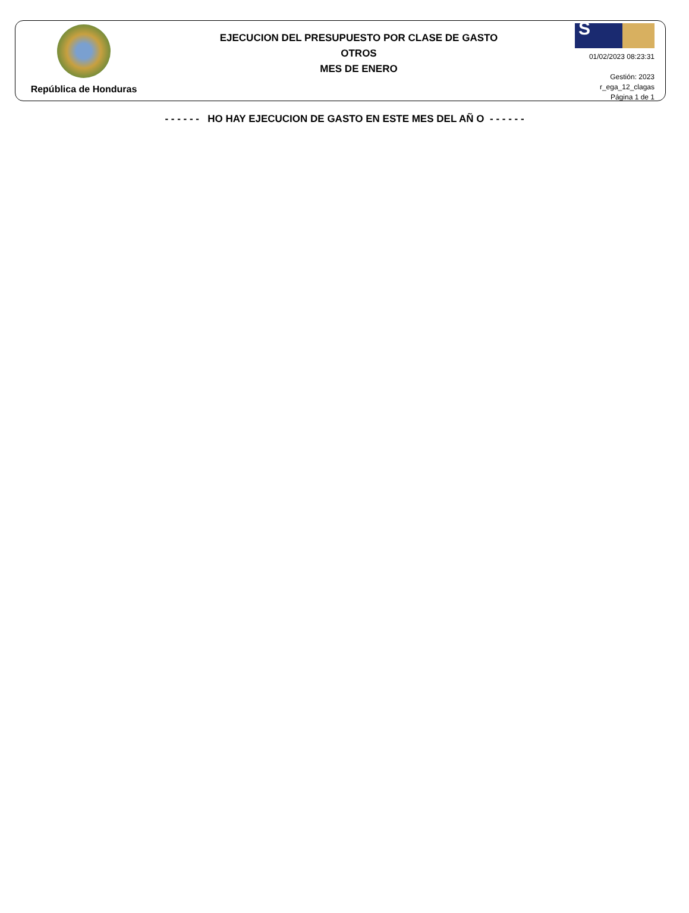República de Honduras
EJECUCION DEL PRESUPUESTO POR CLASE DE GASTO
OTROS
MES DE ENERO
S
01/02/2023 08:23:31
Gestión: 2023
r_ega_12_clagas
Página 1 de 1
- - - - - - HO HAY EJECUCION DE GASTO EN ESTE MES DEL AÑ O - - - - - -